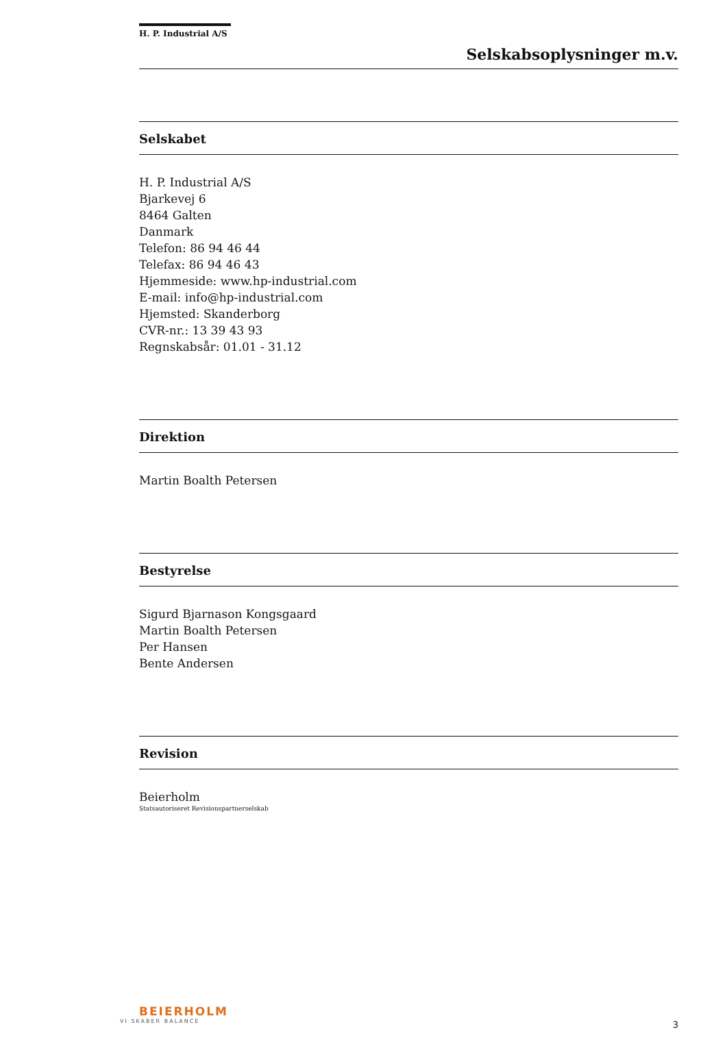H. P. Industrial A/S
Selskabsoplysninger m.v.
Selskabet
H. P. Industrial A/S
Bjarkevej 6
8464 Galten
Danmark
Telefon: 86 94 46 44
Telefax: 86 94 46 43
Hjemmeside: www.hp-industrial.com
E-mail: info@hp-industrial.com
Hjemsted: Skanderborg
CVR-nr.: 13 39 43 93
Regnskabsår: 01.01 - 31.12
Direktion
Martin Boalth Petersen
Bestyrelse
Sigurd Bjarnason Kongsgaard
Martin Boalth Petersen
Per Hansen
Bente Andersen
Revision
Beierholm
Statsautoriseret Revisionspartnerselskab
BEIERHOLM
VI SKABER BALANCE
3